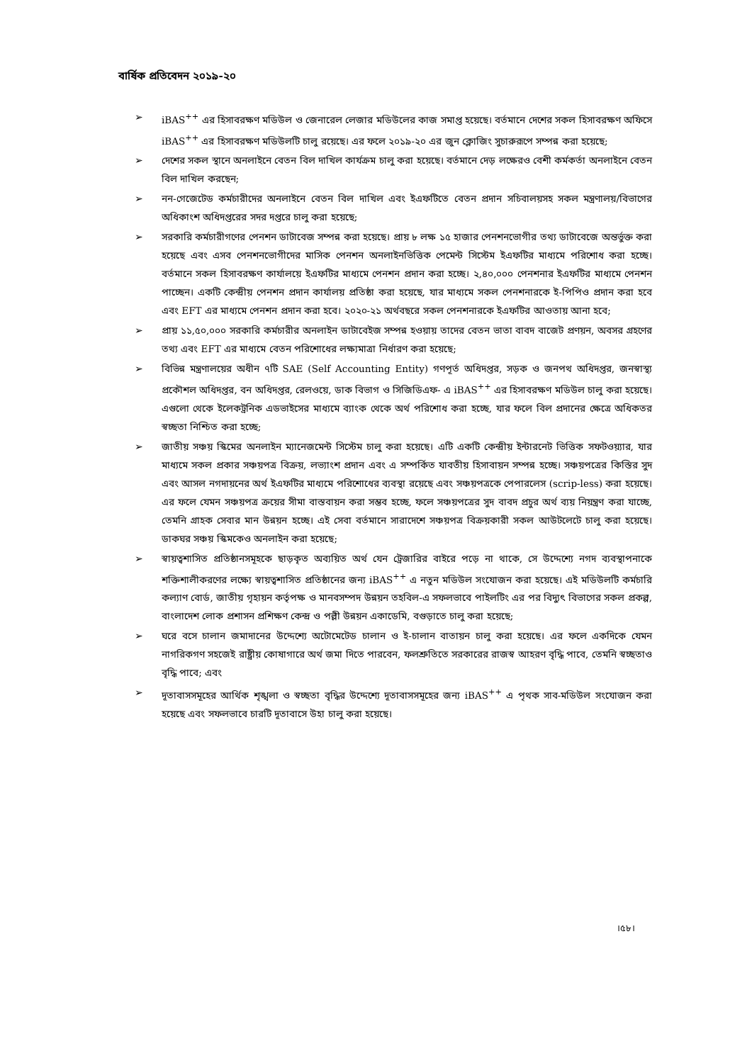বার্ষিক প্রতিবেদন ২০১৯-২০
➢ iBAS<sup>++</sup> এর হিসাবরক্ষণ মডিউল ও জেনারেল লেজার মডিউলের কাজ সমাপ্ত হয়েছে। বর্তমানে দেশের সকল হিসাবরক্ষণ অফিসে iBAS<sup>++</sup> এর হিসাবরক্ষণ মডিউলটি চালু রয়েছে। এর ফলে ২০১৯-২০ এর জুন ক্লোজিং সুচারুরূপে সম্পন্ন করা হয়েছে;
➢ দেশের সকল স্থানে অনলাইনে বেতন বিল দাখিল কার্যক্রম চালু করা হয়েছে। বর্তমানে দেড় লক্ষেরও বেশী কর্মকর্তা অনলাইনে বেতন বিল দাখিল করছেন;
➢ নন-গেজেটেড কর্মচারীদের অনলাইনে বেতন বিল দাখিল এবং ইএফটিতে বেতন প্রদান সচিবালয়সহ সকল মন্ত্রণালয়/বিভাগের অধিকাংশ অধিদপ্তরের সদর দপ্তরে চালু করা হয়েছে;
➢ সরকারি কর্মচারীগণের পেনশন ডাটাবেজ সম্পন্ন করা হয়েছে। প্রায় ৮ লক্ষ ১৫ হাজার পেনশনভোগীর তথ্য ডাটাবেজে অন্তর্ভুক্ত করা হয়েছে এবং এসব পেনশনভোগীদের মাসিক পেনশন অনলাইনভিত্তিক পেমেন্ট সিস্টেম ইএফটির মাধ্যমে পরিশোধ করা হচ্ছে। বর্তমানে সকল হিসাবরক্ষণ কার্যালয়ে ইএফটির মাধ্যমে পেনশন প্রদান করা হচ্ছে। ২,৪০,০০০ পেনশনার ইএফটির মাধ্যমে পেনশন পাচ্ছেন। একটি কেন্দ্রীয় পেনশন প্রদান কার্যালয় প্রতিষ্ঠা করা হয়েছে, যার মাধ্যমে সকল পেনশনারকে ই-পিপিও প্রদান করা হবে এবং EFT এর মাধ্যমে পেনশন প্রদান করা হবে। ২০২০-২১ অর্থবছরে সকল পেনশনারকে ইএফটির আওতায় আনা হবে;
➢ প্রায় ১১,৫০,০০০ সরকারি কর্মচারীর অনলাইন ডাটাবেইজ সম্পন্ন হওয়ায় তাদের বেতন ভাতা বাবদ বাজেট প্রণয়ন, অবসর গ্রহণের তথ্য এবং EFT এর মাধ্যমে বেতন পরিশোধের লক্ষ্যমাত্রা নির্ধারণ করা হয়েছে;
➢ বিভিন্ন মন্ত্রণালয়ের অধীন ৭টি SAE (Self Accounting Entity) গণপূর্ত অধিদপ্তর, সড়ক ও জনপথ অধিদপ্তর, জনস্বাস্থ্য প্রকৌশল অধিদপ্তর, বন অধিদপ্তর, রেলওয়ে, ডাক বিভাগ ও সিজিডিএফ- এ iBAS<sup>++</sup> এর হিসাবরক্ষণ মডিউল চালু করা হয়েছে। এগুলো থেকে ইলেকট্রনিক এডভাইসের মাধ্যমে ব্যাংক থেকে অর্থ পরিশোধ করা হচ্ছে, যার ফলে বিল প্রদানের ক্ষেত্রে অধিকতর স্বচ্ছতা নিশ্চিত করা হচ্ছে;
➢ জাতীয় সঞ্চয় স্কিমের অনলাইন ম্যানেজমেন্ট সিস্টেম চালু করা হয়েছে। এটি একটি কেন্দ্রীয় ইন্টারনেট ভিত্তিক সফটওয়্যার, যার মাধ্যমে সকল প্রকার সঞ্চয়পত্র বিক্রয়, লভ্যাংশ প্রদান এবং এ সম্পর্কিত যাবতীয় হিসাবায়ন সম্পন্ন হচ্ছে। সঞ্চয়পত্রের কিস্তির সুদ এবং আসল নগদায়নের অর্থ ইএফটির মাধ্যমে পরিশোধের ব্যবস্থা রয়েছে এবং সঞ্চয়পত্রকে পেপারলেস (scrip-less) করা হয়েছে। এর ফলে যেমন সঞ্চয়পত্র ক্রয়ের সীমা বাস্তবায়ন করা সম্ভব হচ্ছে, ফলে সঞ্চয়পত্রের সুদ বাবদ প্রচুর অর্থ ব্যয় নিয়ন্ত্রণ করা যাচ্ছে, তেমনি গ্রাহক সেবার মান উন্নয়ন হচ্ছে। এই সেবা বর্তমানে সারাদেশে সঞ্চয়পত্র বিক্রয়কারী সকল আউটলেটে চালু করা হয়েছে। ডাকঘর সঞ্চয় স্কিমকেও অনলাইন করা হয়েছে;
➢ স্বায়ত্বশাসিত প্রতিষ্ঠানসমূহকে ছাড়কৃত অব্যয়িত অর্থ যেন ট্রেজারির বাইরে পড়ে না থাকে, সে উদ্দেশ্যে নগদ ব্যবস্থাপনাকে শক্তিশালীকরণের লক্ষ্যে স্বায়ত্বশাসিত প্রতিষ্ঠানের জন্য iBAS<sup>++</sup> এ নতুন মডিউল সংযোজন করা হয়েছে। এই মডিউলটি কর্মচারি কল্যাণ বোর্ড, জাতীয় গৃহায়ন কর্তৃপক্ষ ও মানবসম্পদ উন্নয়ন তহবিল-এ সফলভাবে পাইলটিং এর পর বিদ্যুৎ বিভাগের সকল প্রকল্প, বাংলাদেশ লোক প্রশাসন প্রশিক্ষণ কেন্দ্র ও পল্লী উন্নয়ন একাডেমি, বগুড়াতে চালু করা হয়েছে;
➢ ঘরে বসে চালান জমাদানের উদ্দেশ্যে অটোমেটেড চালান ও ই-চালান বাতায়ন চালু করা হয়েছে। এর ফলে একদিকে যেমন নাগরিকগণ সহজেই রাষ্ট্রীয় কোষাগারে অর্থ জমা দিতে পারবেন, ফলশ্রুতিতে সরকারের রাজস্ব আহরণ বৃদ্ধি পাবে, তেমনি স্বচ্ছতাও বৃদ্ধি পাবে; এবং
➢ দূতাবাসসমূহের আর্থিক শৃঙ্খলা ও স্বচ্ছতা বৃদ্ধির উদ্দেশ্যে দূতাবাসসমূহের জন্য iBAS<sup>++</sup> এ পৃথক সাব-মডিউল সংযোজন করা হয়েছে এবং সফলভাবে চারটি দূতাবাসে উহা চালু করা হয়েছে।
।৫৮।